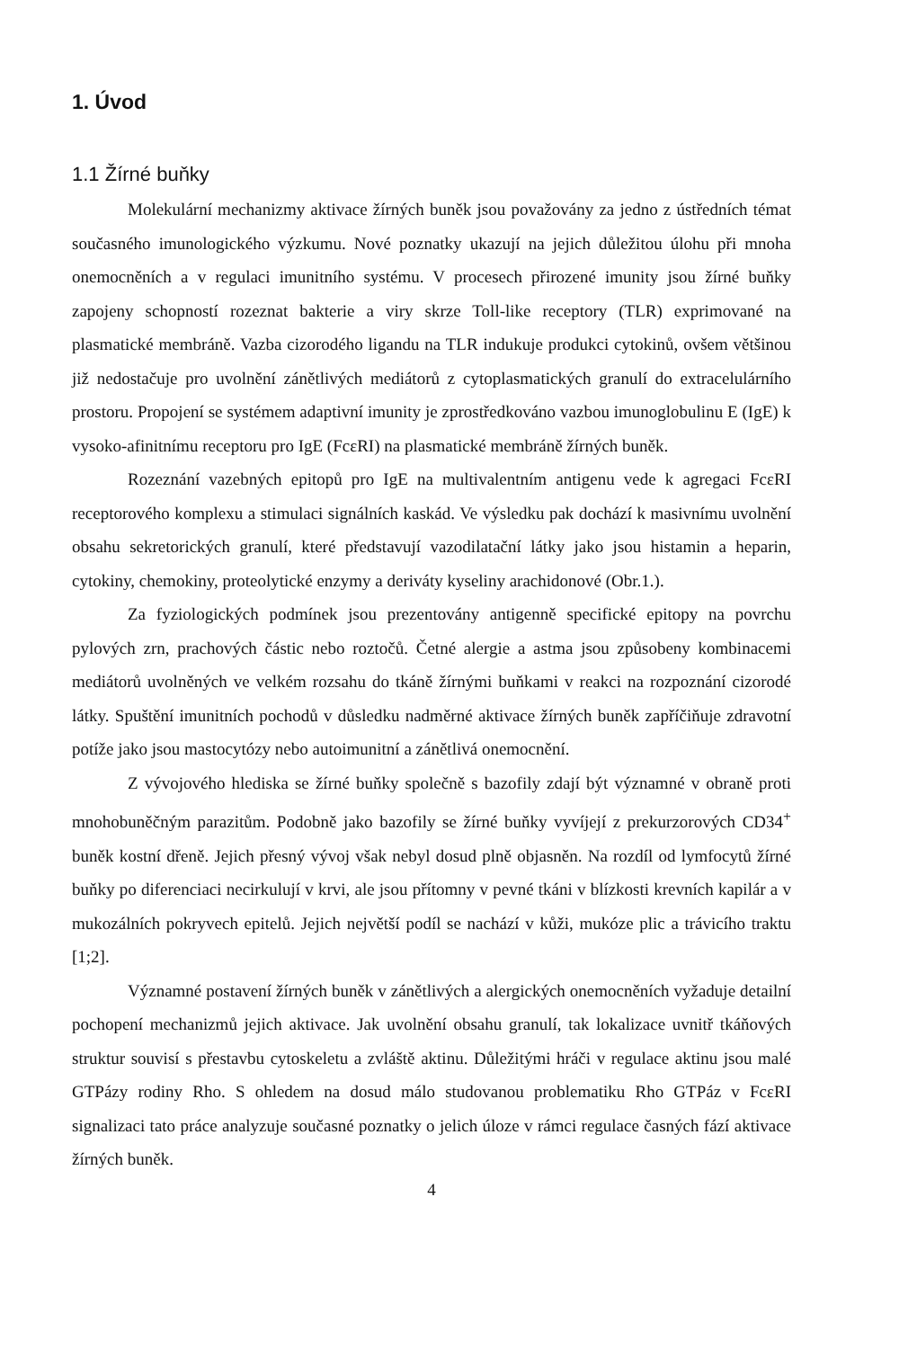1. Úvod
1.1 Žírné buňky
Molekulární mechanizmy aktivace žírných buněk jsou považovány za jedno z ústředních témat současného imunologického výzkumu. Nové poznatky ukazují na jejich důležitou úlohu při mnoha onemocněních a v regulaci imunitního systému. V procesech přirozené imunity jsou žírné buňky zapojeny schopností rozeznat bakterie a viry skrze Toll-like receptory (TLR) exprimované na plasmatické membráně. Vazba cizorodého ligandu na TLR indukuje produkci cytokinů, ovšem většinou již nedostačuje pro uvolnění zánětlivých mediátorů z cytoplasmatických granulí do extracelulárního prostoru. Propojení se systémem adaptivní imunity je zprostředkováno vazbou imunoglobulinu E (IgE) k vysoko-afinitnímu receptoru pro IgE (FcεRI) na plasmatické membráně žírných buněk.
Rozeznání vazebných epitopů pro IgE na multivalentním antigenu vede k agregaci FcεRI receptorového komplexu a stimulaci signálních kaskád. Ve výsledku pak dochází k masivnímu uvolnění obsahu sekretorických granulí, které představují vazodilatační látky jako jsou histamin a heparin, cytokiny, chemokiny, proteolytické enzymy a deriváty kyseliny arachidonové (Obr.1.).
Za fyziologických podmínek jsou prezentovány antigenně specifické epitopy na povrchu pylových zrn, prachových částic nebo roztočů. Četné alergie a astma jsou způsobeny kombinacemi mediátorů uvolněných ve velkém rozsahu do tkáně žírnými buňkami v reakci na rozpoznání cizorodé látky. Spuštění imunitních pochodů v důsledku nadměrné aktivace žírných buněk zapříčiňuje zdravotní potíže jako jsou mastocytózy nebo autoimunitní a zánětlivá onemocnění.
Z vývojového hlediska se žírné buňky společně s bazofily zdají být významné v obraně proti mnohobuněčným parazitům. Podobně jako bazofily se žírné buňky vyvíjejí z prekurzorových CD34<sup>+</sup> buněk kostní dřeně. Jejich přesný vývoj však nebyl dosud plně objasněn. Na rozdíl od lymfocytů žírné buňky po diferenciaci necirkulují v krvi, ale jsou přítomny v pevné tkáni v blízkosti krevních kapilár a v mukozálních pokryvech epitelů. Jejich největší podíl se nachází v kůži, mukóze plic a trávicího traktu [1;2].
Významné postavení žírných buněk v zánětlivých a alergických onemocněních vyžaduje detailní pochopení mechanizmů jejich aktivace. Jak uvolnění obsahu granulí, tak lokalizace uvnitř tkáňových struktur souvisí s přestavbu cytoskeletu a zvláště aktinu. Důležitými hráči v regulace aktinu jsou malé GTPázy rodiny Rho. S ohledem na dosud málo studovanou problematiku Rho GTPáz v FcεRI signalizaci tato práce analyzuje současné poznatky o jelich úloze v rámci regulace časných fází aktivace žírných buněk.
4